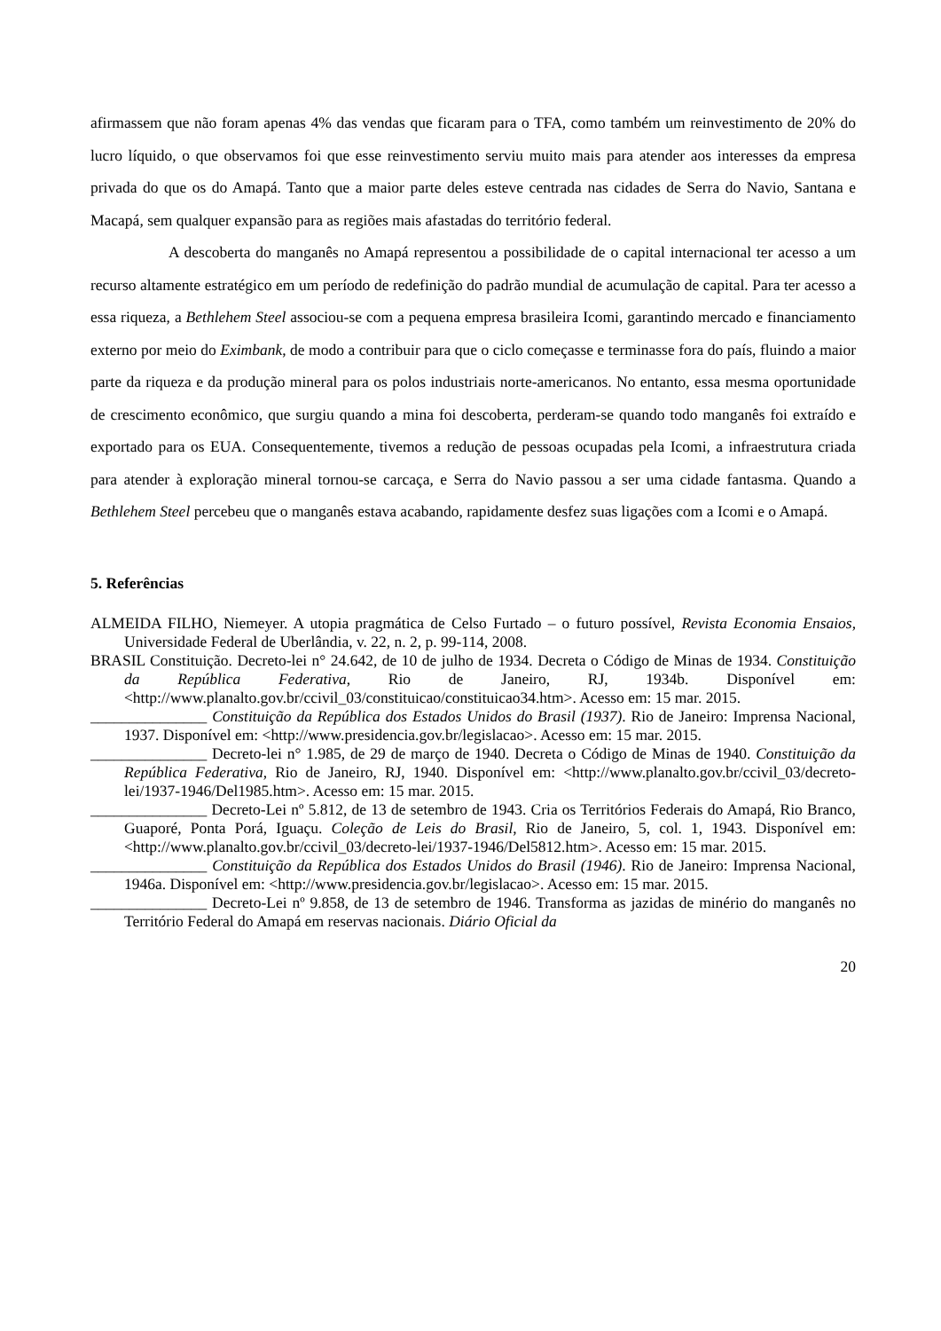afirmassem que não foram apenas 4% das vendas que ficaram para o TFA, como também um reinvestimento de 20% do lucro líquido, o que observamos foi que esse reinvestimento serviu muito mais para atender aos interesses da empresa privada do que os do Amapá. Tanto que a maior parte deles esteve centrada nas cidades de Serra do Navio, Santana e Macapá, sem qualquer expansão para as regiões mais afastadas do território federal.
A descoberta do manganês no Amapá representou a possibilidade de o capital internacional ter acesso a um recurso altamente estratégico em um período de redefinição do padrão mundial de acumulação de capital. Para ter acesso a essa riqueza, a Bethlehem Steel associou-se com a pequena empresa brasileira Icomi, garantindo mercado e financiamento externo por meio do Eximbank, de modo a contribuir para que o ciclo começasse e terminasse fora do país, fluindo a maior parte da riqueza e da produção mineral para os polos industriais norte-americanos. No entanto, essa mesma oportunidade de crescimento econômico, que surgiu quando a mina foi descoberta, perderam-se quando todo manganês foi extraído e exportado para os EUA. Consequentemente, tivemos a redução de pessoas ocupadas pela Icomi, a infraestrutura criada para atender à exploração mineral tornou-se carcaça, e Serra do Navio passou a ser uma cidade fantasma. Quando a Bethlehem Steel percebeu que o manganês estava acabando, rapidamente desfez suas ligações com a Icomi e o Amapá.
5. Referências
ALMEIDA FILHO, Niemeyer. A utopia pragmática de Celso Furtado – o futuro possível, Revista Economia Ensaios, Universidade Federal de Uberlândia, v. 22, n. 2, p. 99-114, 2008.
BRASIL Constituição. Decreto-lei n° 24.642, de 10 de julho de 1934. Decreta o Código de Minas de 1934. Constituição da República Federativa, Rio de Janeiro, RJ, 1934b. Disponível em: <http://www.planalto.gov.br/ccivil_03/constituicao/constituicao34.htm>. Acesso em: 15 mar. 2015.
_______________ Constituição da República dos Estados Unidos do Brasil (1937). Rio de Janeiro: Imprensa Nacional, 1937. Disponível em: <http://www.presidencia.gov.br/legislacao>. Acesso em: 15 mar. 2015.
_______________ Decreto-lei n° 1.985, de 29 de março de 1940. Decreta o Código de Minas de 1940. Constituição da República Federativa, Rio de Janeiro, RJ, 1940. Disponível em: <http://www.planalto.gov.br/ccivil_03/decreto-lei/1937-1946/Del1985.htm>. Acesso em: 15 mar. 2015.
_______________ Decreto-Lei nº 5.812, de 13 de setembro de 1943. Cria os Territórios Federais do Amapá, Rio Branco, Guaporé, Ponta Porá, Iguaçu. Coleção de Leis do Brasil, Rio de Janeiro, 5, col. 1, 1943. Disponível em: <http://www.planalto.gov.br/ccivil_03/decreto-lei/1937-1946/Del5812.htm>. Acesso em: 15 mar. 2015.
_______________ Constituição da República dos Estados Unidos do Brasil (1946). Rio de Janeiro: Imprensa Nacional, 1946a. Disponível em: <http://www.presidencia.gov.br/legislacao>. Acesso em: 15 mar. 2015.
_______________ Decreto-Lei nº 9.858, de 13 de setembro de 1946. Transforma as jazidas de minério do manganês no Território Federal do Amapá em reservas nacionais. Diário Oficial da
20